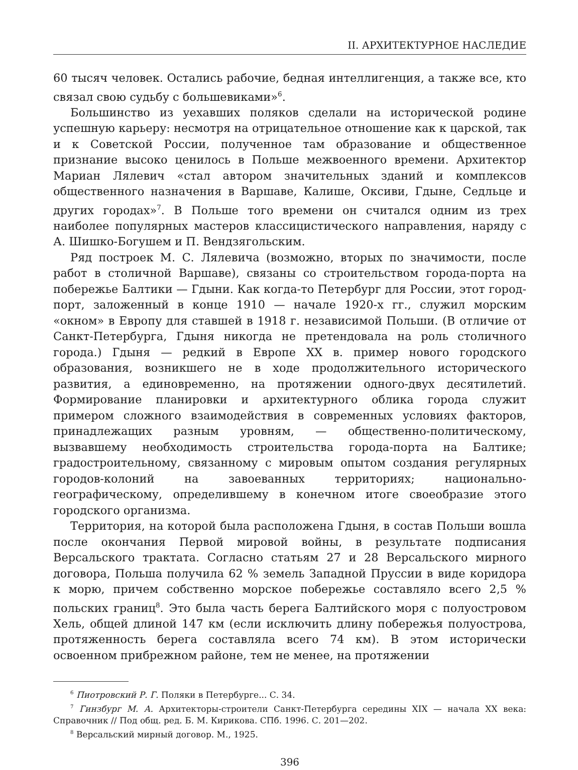II. АРХИТЕКТУРНОЕ НАСЛЕДИЕ
60 тысяч человек. Остались рабочие, бедная интеллигенция, а также все, кто связал свою судьбу с большевиками»<sup>6</sup>.
Большинство из уехавших поляков сделали на исторической родине успешную карьеру: несмотря на отрицательное отношение как к царской, так и к Советской России, полученное там образование и общественное признание высоко ценилось в Польше межвоенного времени. Архитектор Мариан Лялевич «стал автором значительных зданий и комплексов общественного назначения в Варшаве, Калише, Оксиви, Гдыне, Седльце и других городах»<sup>7</sup>. В Польше того времени он считался одним из трех наиболее популярных мастеров классицистического направления, наряду с А. Шишко-Богушем и П. Вендзягольским.
Ряд построек М. С. Лялевича (возможно, вторых по значимости, после работ в столичной Варшаве), связаны со строительством города-порта на побережье Балтики — Гдыни. Как когда-то Петербург для России, этот город-порт, заложенный в конце 1910 — начале 1920-х гг., служил морским «окном» в Европу для ставшей в 1918 г. независимой Польши. (В отличие от Санкт-Петербурга, Гдыня никогда не претендовала на роль столичного города.) Гдыня — редкий в Европе XX в. пример нового городского образования, возникшего не в ходе продолжительного исторического развития, а единовременно, на протяжении одного-двух десятилетий. Формирование планировки и архитектурного облика города служит примером сложного взаимодействия в современных условиях факторов, принадлежащих разным уровням, — общественно-политическому, вызвавшему необходимость строительства города-порта на Балтике; градостроительному, связанному с мировым опытом создания регулярных городов-колоний на завоеванных территориях; национально-географическому, определившему в конечном итоге своеобразие этого городского организма.
Территория, на которой была расположена Гдыня, в состав Польши вошла после окончания Первой мировой войны, в результате подписания Версальского трактата. Согласно статьям 27 и 28 Версальского мирного договора, Польша получила 62 % земель Западной Пруссии в виде коридора к морю, причем собственно морское побережье составляло всего 2,5 % польских границ<sup>8</sup>. Это была часть берега Балтийского моря с полуостровом Хель, общей длиной 147 км (если исключить длину побережья полуострова, протяженность берега составляла всего 74 км). В этом исторически освоенном прибрежном районе, тем не менее, на протяжении
<sup>6</sup> Пиотровский Р. Г. Поляки в Петербурге... С. 34.
<sup>7</sup> Гинзбург М. А. Архитекторы-строители Санкт-Петербурга середины XIX — начала XX века: Справочник // Под общ. ред. Б. М. Кирикова. СПб. 1996. С. 201—202.
<sup>8</sup> Версальский мирный договор. М., 1925.
396